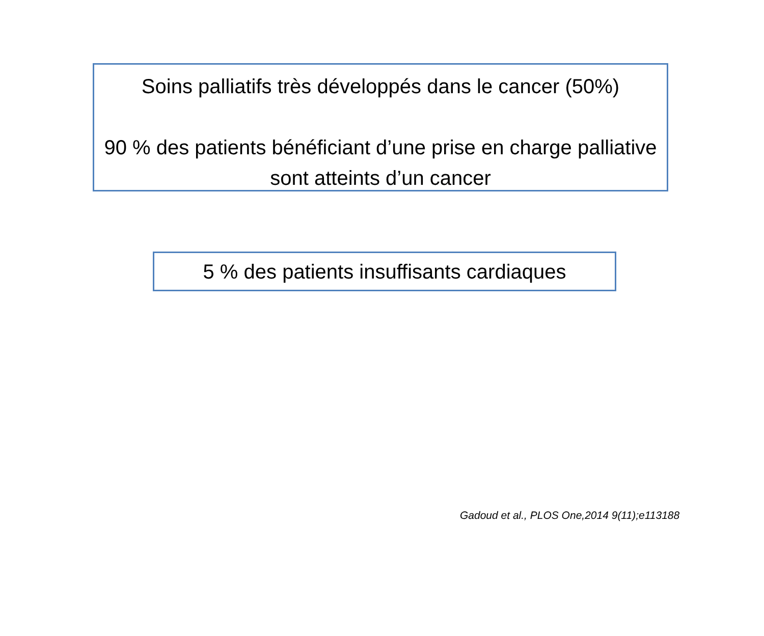Soins palliatifs très développés dans le cancer (50%)
90 % des patients bénéficiant d’une prise en charge palliative sont atteints d’un cancer
5 % des patients insuffisants cardiaques
Gadoud et al., PLOS One,2014 9(11);e113188